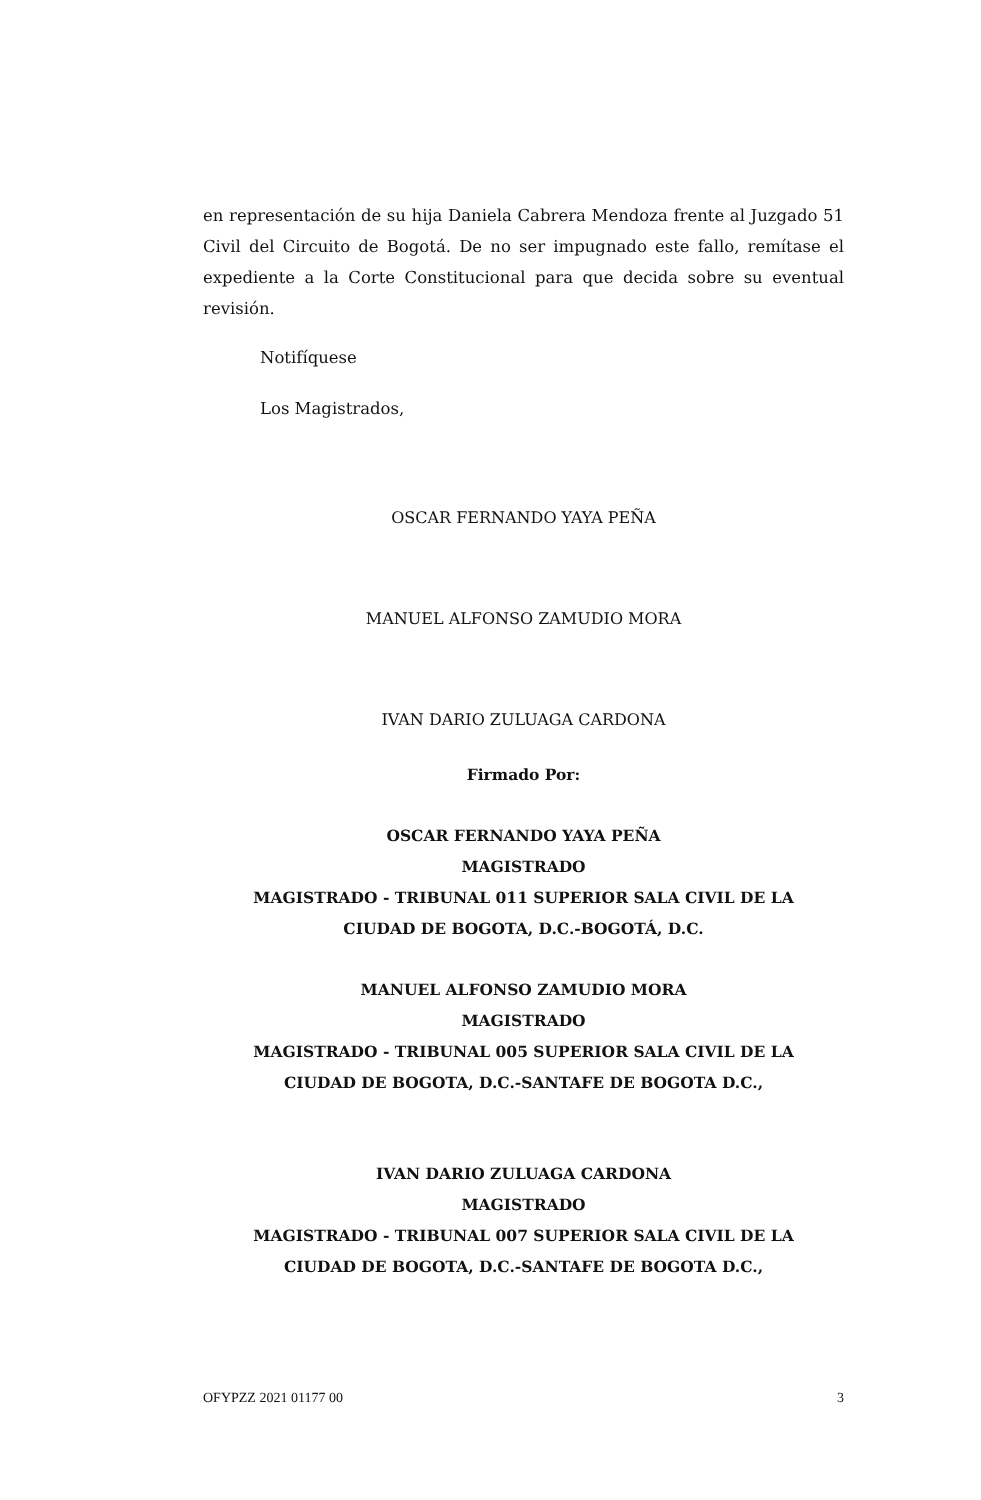en representación de su hija Daniela Cabrera Mendoza frente al Juzgado 51 Civil del Circuito de Bogotá. De no ser impugnado este fallo, remítase el expediente a la Corte Constitucional para que decida sobre su eventual revisión.
Notifíquese
Los Magistrados,
OSCAR FERNANDO YAYA PEÑA
MANUEL ALFONSO ZAMUDIO MORA
IVAN DARIO ZULUAGA CARDONA
Firmado Por:
OSCAR FERNANDO YAYA PEÑA
MAGISTRADO
MAGISTRADO - TRIBUNAL 011 SUPERIOR SALA CIVIL DE LA
CIUDAD DE BOGOTA, D.C.-BOGOTÁ, D.C.
MANUEL ALFONSO ZAMUDIO MORA
MAGISTRADO
MAGISTRADO - TRIBUNAL 005 SUPERIOR SALA CIVIL DE LA
CIUDAD DE BOGOTA, D.C.-SANTAFE DE BOGOTA D.C.,
IVAN DARIO ZULUAGA CARDONA
MAGISTRADO
MAGISTRADO - TRIBUNAL 007 SUPERIOR SALA CIVIL DE LA
CIUDAD DE BOGOTA, D.C.-SANTAFE DE BOGOTA D.C.,
OFYPZZ 2021 01177 00 3